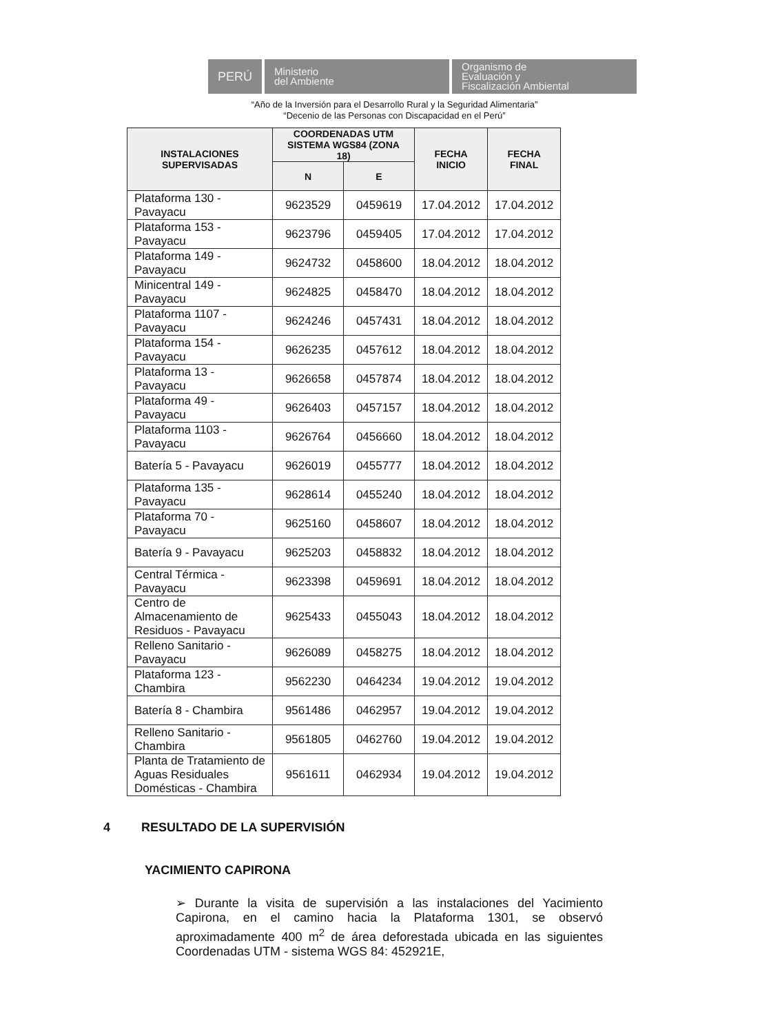PERÚ
Ministerio
del Ambiente
Organismo de
Evaluación y
Fiscalización Ambiental
“Año de la Inversión para el Desarrollo Rural y la Seguridad Alimentaria”
“Decenio de las Personas con Discapacidad en el Perú”
| INSTALACIONES SUPERVISADAS | COORDENADAS UTM SISTEMA WGS84 (ZONA 18) | | FECHA INICIO | FECHA FINAL |
| --- | --- | --- | --- | --- |
| | N | E | | |
| Plataforma 130 - Pavayacu | 9623529 | 0459619 | 17.04.2012 | 17.04.2012 |
| Plataforma 153 - Pavayacu | 9623796 | 0459405 | 17.04.2012 | 17.04.2012 |
| Plataforma 149 - Pavayacu | 9624732 | 0458600 | 18.04.2012 | 18.04.2012 |
| Minicentral 149 - Pavayacu | 9624825 | 0458470 | 18.04.2012 | 18.04.2012 |
| Plataforma 1107 - Pavayacu | 9624246 | 0457431 | 18.04.2012 | 18.04.2012 |
| Plataforma 154 - Pavayacu | 9626235 | 0457612 | 18.04.2012 | 18.04.2012 |
| Plataforma 13 - Pavayacu | 9626658 | 0457874 | 18.04.2012 | 18.04.2012 |
| Plataforma 49 - Pavayacu | 9626403 | 0457157 | 18.04.2012 | 18.04.2012 |
| Plataforma 1103 - Pavayacu | 9626764 | 0456660 | 18.04.2012 | 18.04.2012 |
| Batería 5 - Pavayacu | 9626019 | 0455777 | 18.04.2012 | 18.04.2012 |
| Plataforma 135 - Pavayacu | 9628614 | 0455240 | 18.04.2012 | 18.04.2012 |
| Plataforma 70 - Pavayacu | 9625160 | 0458607 | 18.04.2012 | 18.04.2012 |
| Batería 9 - Pavayacu | 9625203 | 0458832 | 18.04.2012 | 18.04.2012 |
| Central Térmica - Pavayacu | 9623398 | 0459691 | 18.04.2012 | 18.04.2012 |
| Centro de Almacenamiento de Residuos - Pavayacu | 9625433 | 0455043 | 18.04.2012 | 18.04.2012 |
| Relleno Sanitario - Pavayacu | 9626089 | 0458275 | 18.04.2012 | 18.04.2012 |
| Plataforma 123 - Chambira | 9562230 | 0464234 | 19.04.2012 | 19.04.2012 |
| Batería 8 - Chambira | 9561486 | 0462957 | 19.04.2012 | 19.04.2012 |
| Relleno Sanitario - Chambira | 9561805 | 0462760 | 19.04.2012 | 19.04.2012 |
| Planta de Tratamiento de Aguas Residuales Domésticas - Chambira | 9561611 | 0462934 | 19.04.2012 | 19.04.2012 |
4 RESULTADO DE LA SUPERVISIÓN
YACIMIENTO CAPIRONA
➢ Durante la visita de supervisión a las instalaciones del Yacimiento Capirona, en el camino hacia la Plataforma 1301, se observó aproximadamente 400 m<sup>2</sup> de área deforestada ubicada en las siguientes Coordenadas UTM - sistema WGS 84: 452921E,